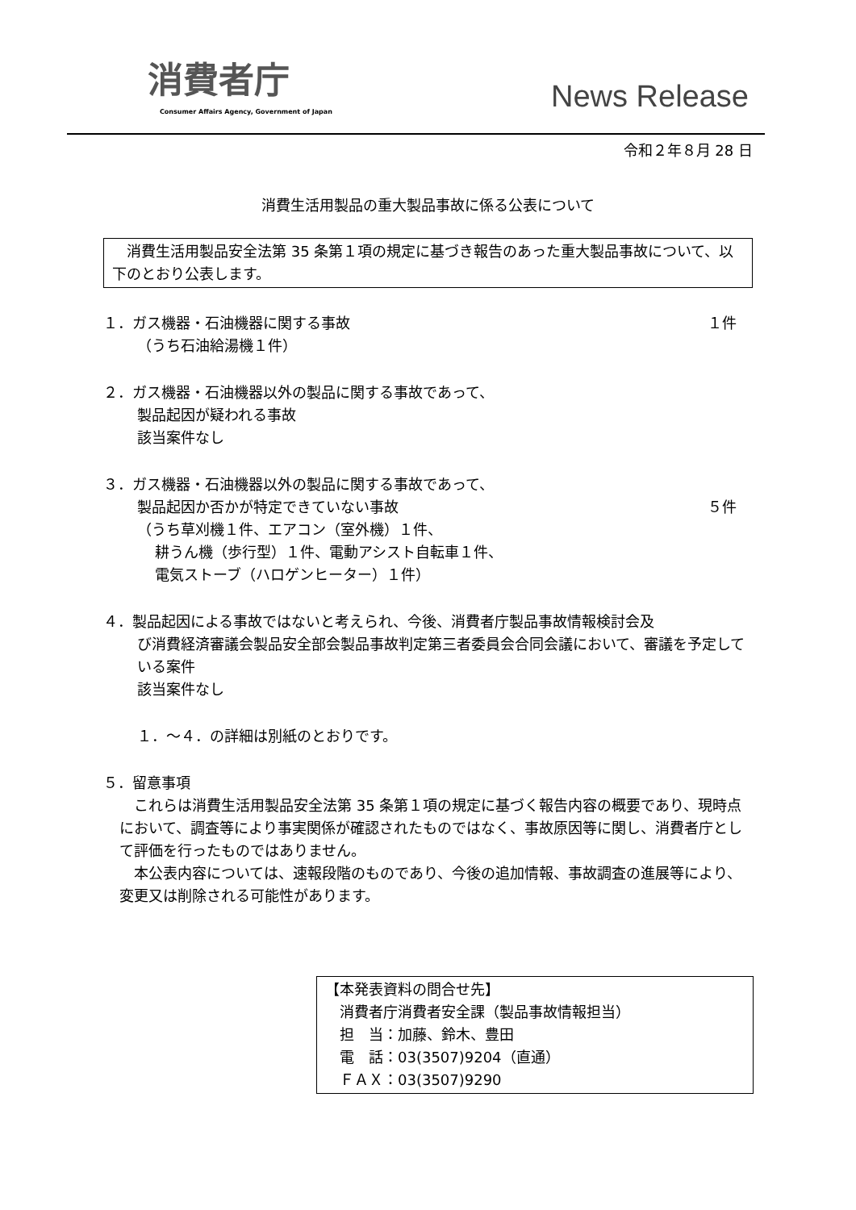消費者庁
Consumer Affairs Agency, Government of Japan
News Release
令和２年８月 28 日
消費生活用製品の重大製品事故に係る公表について
　消費生活用製品安全法第 35 条第１項の規定に基づき報告のあった重大製品事故について、以下のとおり公表します。
１．ガス機器・石油機器に関する事故 １件
（うち石油給湯機１件）
２．ガス機器・石油機器以外の製品に関する事故であって、
製品起因が疑われる事故
該当案件なし
３．ガス機器・石油機器以外の製品に関する事故であって、
製品起因か否かが特定できていない事故 ５件
（うち草刈機１件、エアコン（室外機）１件、
耕うん機（歩行型）１件、電動アシスト自転車１件、
電気ストーブ（ハロゲンヒーター）１件）
４．製品起因による事故ではないと考えられ、今後、消費者庁製品事故情報検討会及
び消費経済審議会製品安全部会製品事故判定第三者委員会合同会議において、審議を予定している案件
該当案件なし
１．～４．の詳細は別紙のとおりです。
５．留意事項
　これらは消費生活用製品安全法第 35 条第１項の規定に基づく報告内容の概要であり、現時点において、調査等により事実関係が確認されたものではなく、事故原因等に関し、消費者庁として評価を行ったものではありません。
　本公表内容については、速報段階のものであり、今後の追加情報、事故調査の進展等により、変更又は削除される可能性があります。
【本発表資料の問合せ先】
　消費者庁消費者安全課（製品事故情報担当）
　担　当：加藤、鈴木、豊田
　電　話：03(3507)9204（直通）
　ＦＡＸ：03(3507)9290